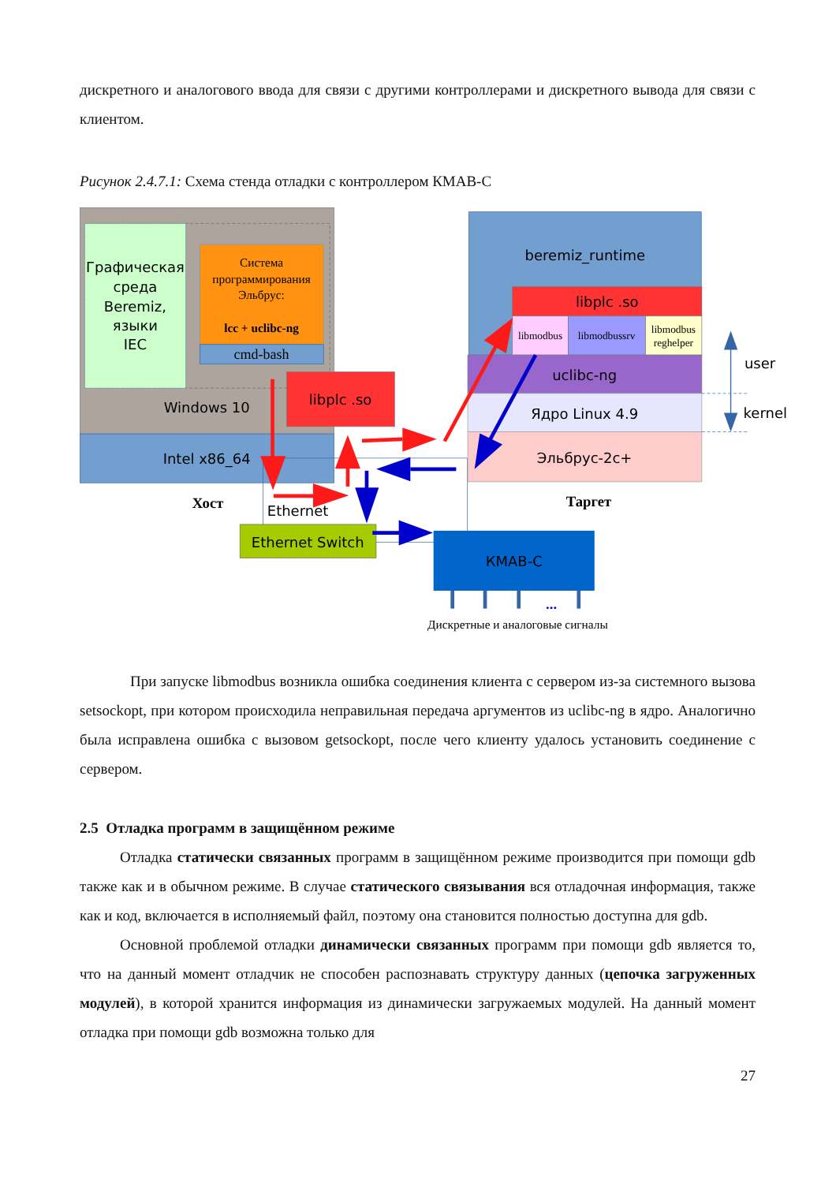дискретного и аналогового ввода для связи с другими контроллерами и дискретного вывода для связи с клиентом.
Рисунок 2.4.7.1: Схема стенда отладки с контроллером КМАВ-С
Графическая среда Beremiz, языки IEC
Система программирования Эльбрус: lcc + uclibc-ng
cmd-bash
Windows 10
Intel x86_64
libplc .so
Хост
Ethernet
Ethernet Switch
beremiz_runtime
libplc .so
libmodbus
libmodbussrv
libmodbus reghelper
uclibc-ng
Ядро Linux 4.9
Эльбрус-2с+
Таргет
user
kernel
КМАВ-С
...
Дискретные и аналоговые сигналы
При запуске libmodbus возникла ошибка соединения клиента с сервером из-за системного вызова setsockopt, при котором происходила неправильная передача аргументов из uclibc-ng в ядро. Аналогично была исправлена ошибка с вызовом getsockopt, после чего клиенту удалось установить соединение с сервером.
2.5 Отладка программ в защищённом режиме
Отладка статически связанных программ в защищённом режиме производится при помощи gdb также как и в обычном режиме. В случае статического связывания вся отладочная информация, также как и код, включается в исполняемый файл, поэтому она становится полностью доступна для gdb.
Основной проблемой отладки динамически связанных программ при помощи gdb является то, что на данный момент отладчик не способен распознавать структуру данных (цепочка загруженных модулей), в которой хранится информация из динамически загружаемых модулей. На данный момент отладка при помощи gdb возможна только для
27